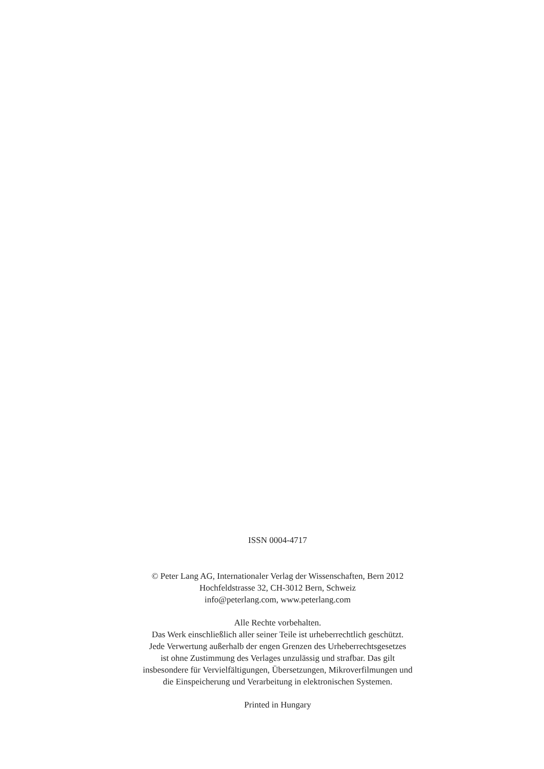ISSN 0004-4717
© Peter Lang AG, Internationaler Verlag der Wissenschaften, Bern 2012
Hochfeldstrasse 32, CH-3012 Bern, Schweiz
info@peterlang.com, www.peterlang.com
Alle Rechte vorbehalten.
Das Werk einschließlich aller seiner Teile ist urheberrechtlich geschützt.
Jede Verwertung außerhalb der engen Grenzen des Urheberrechtsgesetzes
ist ohne Zustimmung des Verlages unzulässig und strafbar. Das gilt
insbesondere für Vervielfältigungen, Übersetzungen, Mikroverfilmungen und
die Einspeicherung und Verarbeitung in elektronischen Systemen.
Printed in Hungary